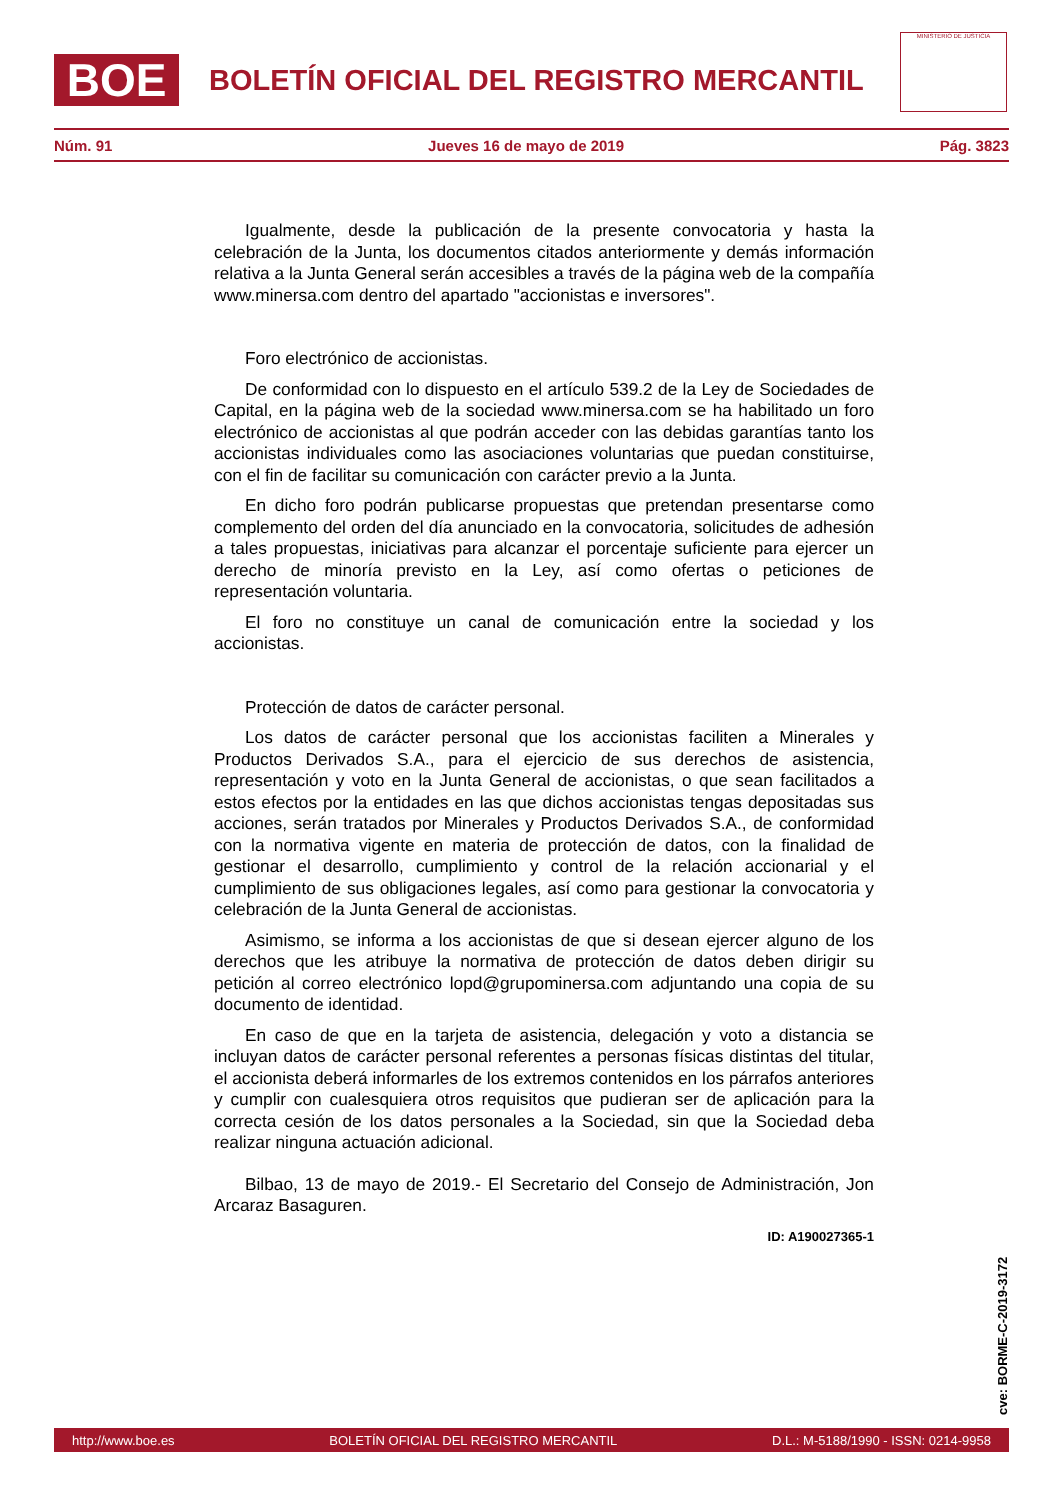BOE
BOLETÍN OFICIAL DEL REGISTRO MERCANTIL
MINISTERIO DE JUSTICIA
Núm. 91 Jueves 16 de mayo de 2019 Pág. 3823
Igualmente, desde la publicación de la presente convocatoria y hasta la celebración de la Junta, los documentos citados anteriormente y demás información relativa a la Junta General serán accesibles a través de la página web de la compañía www.minersa.com dentro del apartado "accionistas e inversores".
Foro electrónico de accionistas.
De conformidad con lo dispuesto en el artículo 539.2 de la Ley de Sociedades de Capital, en la página web de la sociedad www.minersa.com se ha habilitado un foro electrónico de accionistas al que podrán acceder con las debidas garantías tanto los accionistas individuales como las asociaciones voluntarias que puedan constituirse, con el fin de facilitar su comunicación con carácter previo a la Junta.
En dicho foro podrán publicarse propuestas que pretendan presentarse como complemento del orden del día anunciado en la convocatoria, solicitudes de adhesión a tales propuestas, iniciativas para alcanzar el porcentaje suficiente para ejercer un derecho de minoría previsto en la Ley, así como ofertas o peticiones de representación voluntaria.
El foro no constituye un canal de comunicación entre la sociedad y los accionistas.
Protección de datos de carácter personal.
Los datos de carácter personal que los accionistas faciliten a Minerales y Productos Derivados S.A., para el ejercicio de sus derechos de asistencia, representación y voto en la Junta General de accionistas, o que sean facilitados a estos efectos por la entidades en las que dichos accionistas tengas depositadas sus acciones, serán tratados por Minerales y Productos Derivados S.A., de conformidad con la normativa vigente en materia de protección de datos, con la finalidad de gestionar el desarrollo, cumplimiento y control de la relación accionarial y el cumplimiento de sus obligaciones legales, así como para gestionar la convocatoria y celebración de la Junta General de accionistas.
Asimismo, se informa a los accionistas de que si desean ejercer alguno de los derechos que les atribuye la normativa de protección de datos deben dirigir su petición al correo electrónico lopd@grupominersa.com adjuntando una copia de su documento de identidad.
En caso de que en la tarjeta de asistencia, delegación y voto a distancia se incluyan datos de carácter personal referentes a personas físicas distintas del titular, el accionista deberá informarles de los extremos contenidos en los párrafos anteriores y cumplir con cualesquiera otros requisitos que pudieran ser de aplicación para la correcta cesión de los datos personales a la Sociedad, sin que la Sociedad deba realizar ninguna actuación adicional.
Bilbao, 13 de mayo de 2019.- El Secretario del Consejo de Administración, Jon Arcaraz Basaguren.
ID: A190027365-1
cve: BORME-C-2019-3172
http://www.boe.es BOLETÍN OFICIAL DEL REGISTRO MERCANTIL D.L.: M-5188/1990 - ISSN: 0214-9958